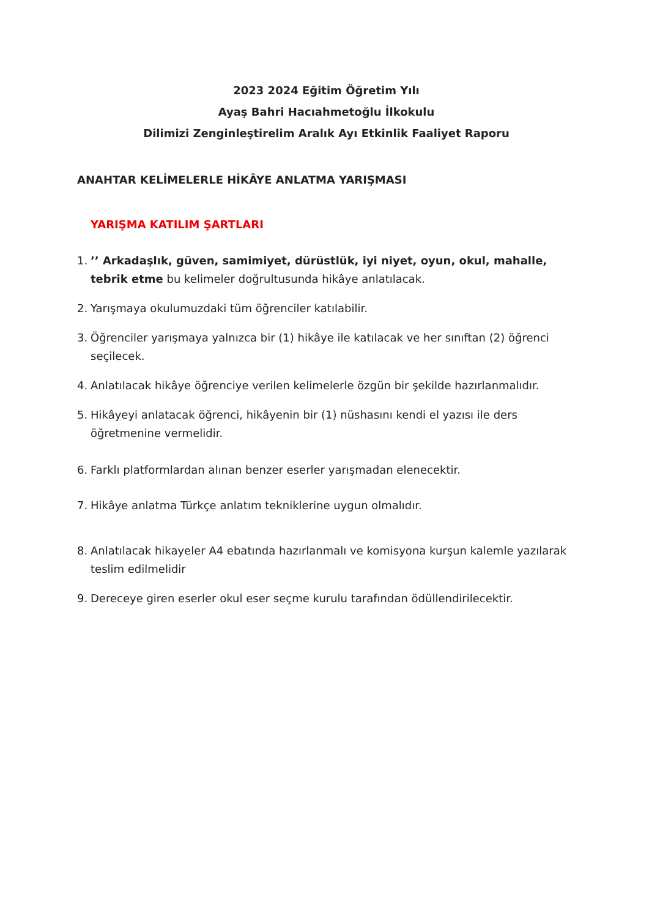2023 2024 Eğitim Öğretim Yılı
Ayaş Bahri Hacıahmetoğlu İlkokulu
Dilimizi Zenginleştirelim Aralık Ayı Etkinlik Faaliyet Raporu
ANAHTAR KELİMELERLE HİKÂYE ANLATMA YARIŞMASI
YARIŞMA KATILIM ŞARTLARI
1.’’ Arkadaşlık, güven, samimiyet, dürüstlük, iyi niyet, oyun, okul, mahalle, tebrik etme bu kelimeler doğrultusunda hikâye anlatılacak.
2. Yarışmaya okulumuzdaki tüm öğrenciler katılabilir.
3. Öğrenciler yarışmaya yalnızca bir (1) hikâye ile katılacak ve her sınıftan (2) öğrenci seçilecek.
4. Anlatılacak hikâye öğrenciye verilen kelimelerle özgün bir şekilde hazırlanmalıdır.
5. Hikâyeyi anlatacak öğrenci, hikâyenin bir (1) nüshasını kendi el yazısı ile ders öğretmenine vermelidir.
6. Farklı platformlardan alınan benzer eserler yarışmadan elenecektir.
7. Hikâye anlatma Türkçe anlatım tekniklerine uygun olmalıdır.
8. Anlatılacak hikayeler A4 ebatında hazırlanmalı ve komisyona kurşun kalemle yazılarak teslim edilmelidir
9. Dereceye giren eserler okul eser seçme kurulu tarafından ödüllendirilecektir.